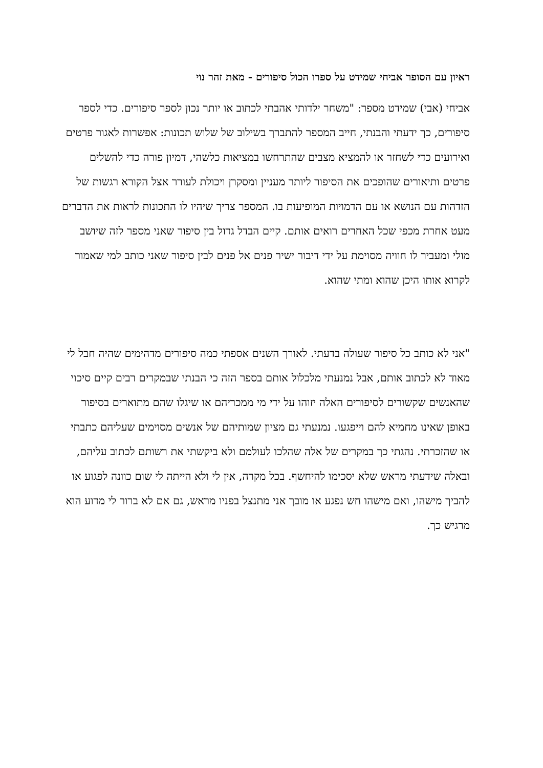ראיון עם הסופר אביחי שמידט על ספרו הכול סיפורים - מאת זהר נוי
אביחי (אבי) שמידט מספר: "משחר ילדותי אהבתי לכתוב או יותר נכון לספר סיפורים. כדי לספר סיפורים, כך ידעתי והבנתי, חייב המספר להתברך בשילוב של שלוש תכונות: אפשרות לאגור פרטים ואירועים כדי לשחזר או להמציא מצבים שהתרחשו במציאות כלשהי, דמיון פורה כדי להשלים פרטים ותיאורים שהופכים את הסיפור ליותר מעניין ומסקרן ויכולת לעורר אצל הקורא רגשות של הזדהות עם הנושא או עם הדמויות המופיעות בו. המספר צריך שיהיו לו התכונות לראות את הדברים מעט אחרת מכפי שכל האחרים רואים אותם. קיים הבדל גדול בין סיפור שאני מספר לזה שיושב מולי ומעביר לו חוויה מסוימת על ידי דיבור ישיר פנים אל פנים לבין סיפור שאני כותב למי שאמור לקרוא אותו היכן שהוא ומתי שהוא.
"אני לא כותב כל סיפור שעולה בדעתי. לאורך השנים אספתי כמה סיפורים מדהימים שהיה חבל לי מאוד לא לכתוב אותם, אבל נמנעתי מלכלול אותם בספר הזה כי הבנתי שבמקרים רבים קיים סיכוי שהאנשים שקשורים לסיפורים האלה יזוהו על ידי מי ממכריהם או שיגלו שהם מתוארים בסיפור באופן שאינו מחמיא להם וייפגעו. נמנעתי גם מציון שמותיהם של אנשים מסוימים שעליהם כתבתי או שהזכרתי. נהגתי כך במקרים של אלה שהלכו לעולמם ולא ביקשתי את רשותם לכתוב עליהם, ובאלה שידעתי מראש שלא יסכימו להיחשף. בכל מקרה, אין לי ולא הייתה לי שום כוונה לפגוע או להביך מישהו, ואם מישהו חש נפגע או מובך אני מתנצל בפניו מראש, גם אם לא ברור לי מדוע הוא מרגיש כך.